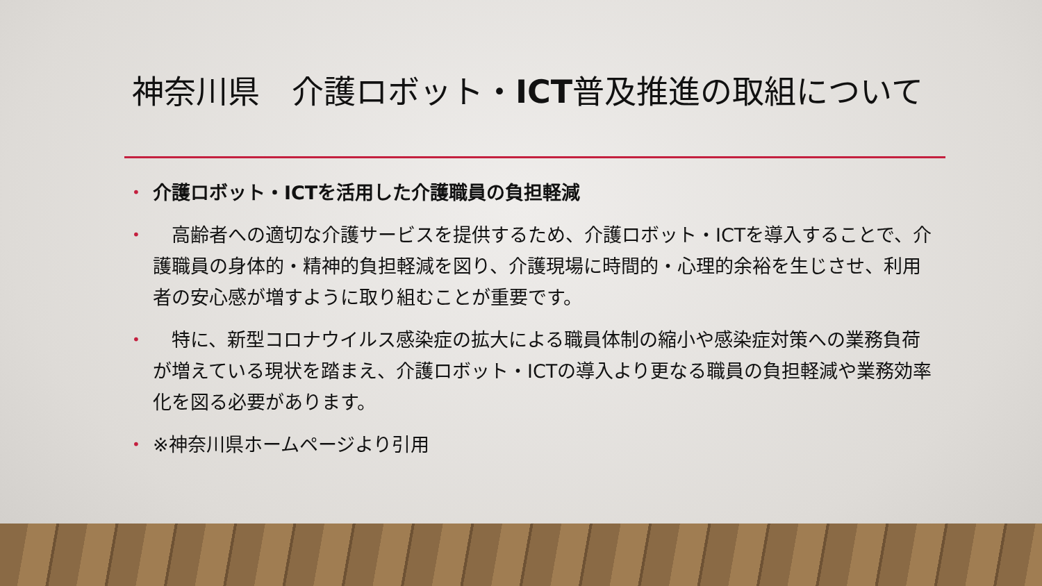神奈川県　介護ロボット・ICT普及推進の取組について
• 介護ロボット・ICTを活用した介護職員の負担軽減
•　高齢者への適切な介護サービスを提供するため、介護ロボット・ICTを導入することで、介護職員の身体的・精神的負担軽減を図り、介護現場に時間的・心理的余裕を生じさせ、利用者の安心感が増すように取り組むことが重要です。
•　特に、新型コロナウイルス感染症の拡大による職員体制の縮小や感染症対策への業務負荷が増えている現状を踏まえ、介護ロボット・ICTの導入より更なる職員の負担軽減や業務効率化を図る必要があります。
• ※神奈川県ホームページより引用